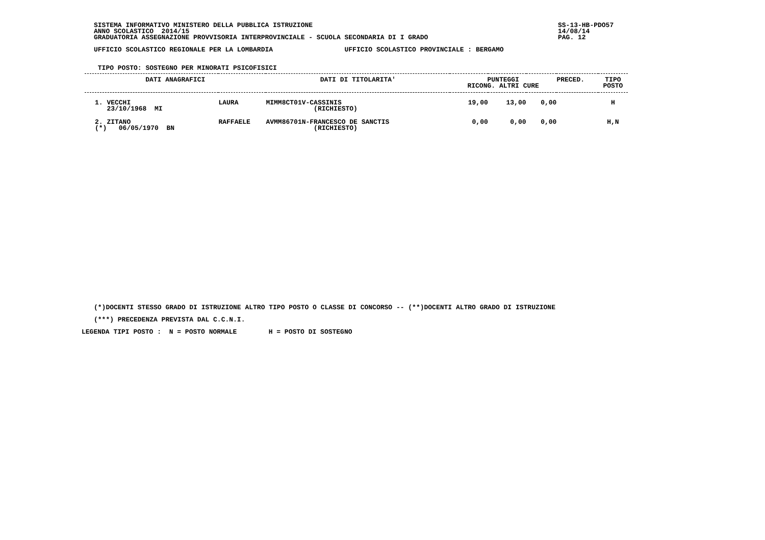SISTEMA INFORMATIVO MINISTERO DELLA PUBBLICA ISTRUZIONE
ANNO SCOLASTICO 2014/15
GRADUATORIA ASSEGNAZIONE PROVVISORIA INTERPROVINCIALE - SCUOLA SECONDARIA DI I GRADO
SS-13-HB-PDO57
14/08/14
PAG. 12
UFFICIO SCOLASTICO REGIONALE PER LA LOMBARDIA UFFICIO SCOLASTICO PROVINCIALE : BERGAMO
TIPO POSTO: SOSTEGNO PER MINORATI PSICOFISICI
| DATI ANAGRAFICI | | | DATI DI TITOLARITA' | PUNTEGGI RICONG. ALTRI CURE | | | PRECED. | TIPO POSTO |
| --- | --- | --- | --- | --- | --- | --- | --- | --- |
| 1. VECCHI 23/10/1968 MI | | LAURA | MIMM8CT01V-CASSINIS (RICHIESTO) | 19,00 | 13,00 | 0,00 | | H |
| 2. ZITANO (*) 06/05/1970 BN | | RAFFAELE | AVMM86701N-FRANCESCO DE SANCTIS (RICHIESTO) | 0,00 | 0,00 | 0,00 | | H,N |
(*)DOCENTI STESSO GRADO DI ISTRUZIONE ALTRO TIPO POSTO O CLASSE DI CONCORSO -- (**)DOCENTI ALTRO GRADO DI ISTRUZIONE
(***) PRECEDENZA PREVISTA DAL C.C.N.I.
LEGENDA TIPI POSTO : N = POSTO NORMALE H = POSTO DI SOSTEGNO